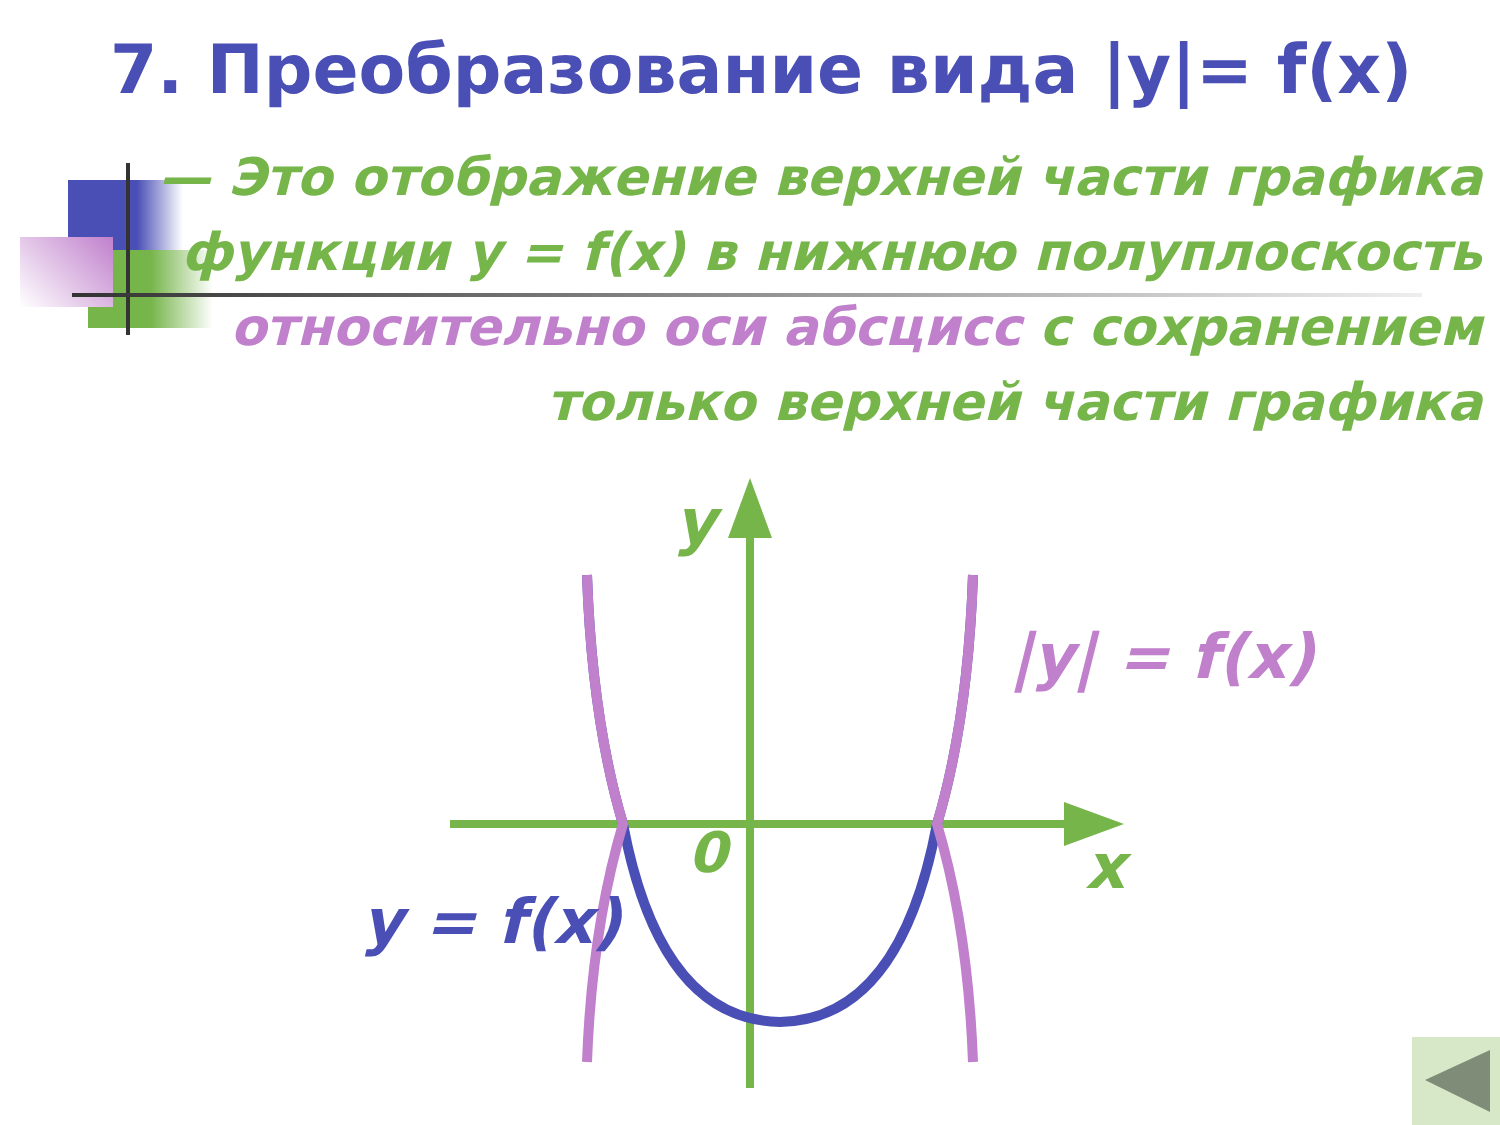7. Преобразование вида |y|= f(x)
— Это отображение верхней части графика функции y = f(x) в нижнюю полуплоскость относительно оси абсцисс с сохранением только верхней части графика
y
x
0
|y| = f(x)
y = f(x)